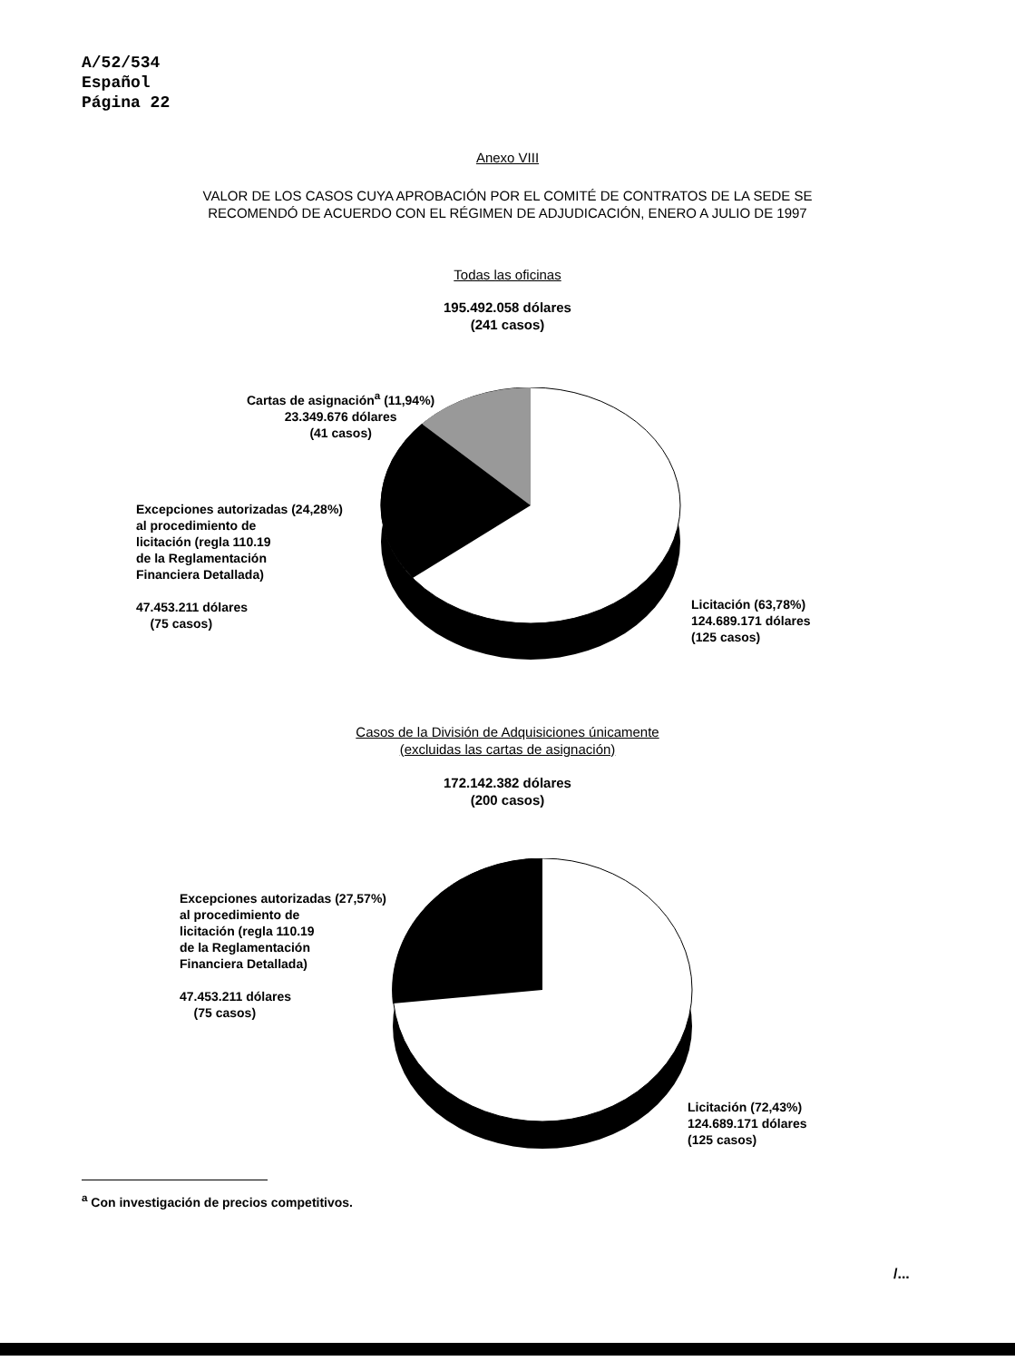A/52/534
Español
Página 22
Anexo VIII
VALOR DE LOS CASOS CUYA APROBACIÓN POR EL COMITÉ DE CONTRATOS DE LA SEDE SE
RECOMENDÓ DE ACUERDO CON EL RÉGIMEN DE ADJUDICACIÓN, ENERO A JULIO DE 1997
Todas las oficinas
195.492.058 dólares
(241 casos)
Cartas de asignación<sup>a</sup> (11,94%)
23.349.676 dólares
(41 casos)
Excepciones autorizadas (24,28%)
al procedimiento de
licitación (regla 110.19
de la Reglamentación
Financiera Detallada)
47.453.211 dólares
(75 casos)
Licitación (63,78%)
124.689.171 dólares
(125 casos)
Casos de la División de Adquisiciones únicamente
(excluidas las cartas de asignación)
172.142.382 dólares
(200 casos)
Excepciones autorizadas (27,57%)
al procedimiento de
licitación (regla 110.19
de la Reglamentación
Financiera Detallada)
47.453.211 dólares
(75 casos)
Licitación (72,43%)
124.689.171 dólares
(125 casos)
<sup>a</sup> Con investigación de precios competitivos.
/...